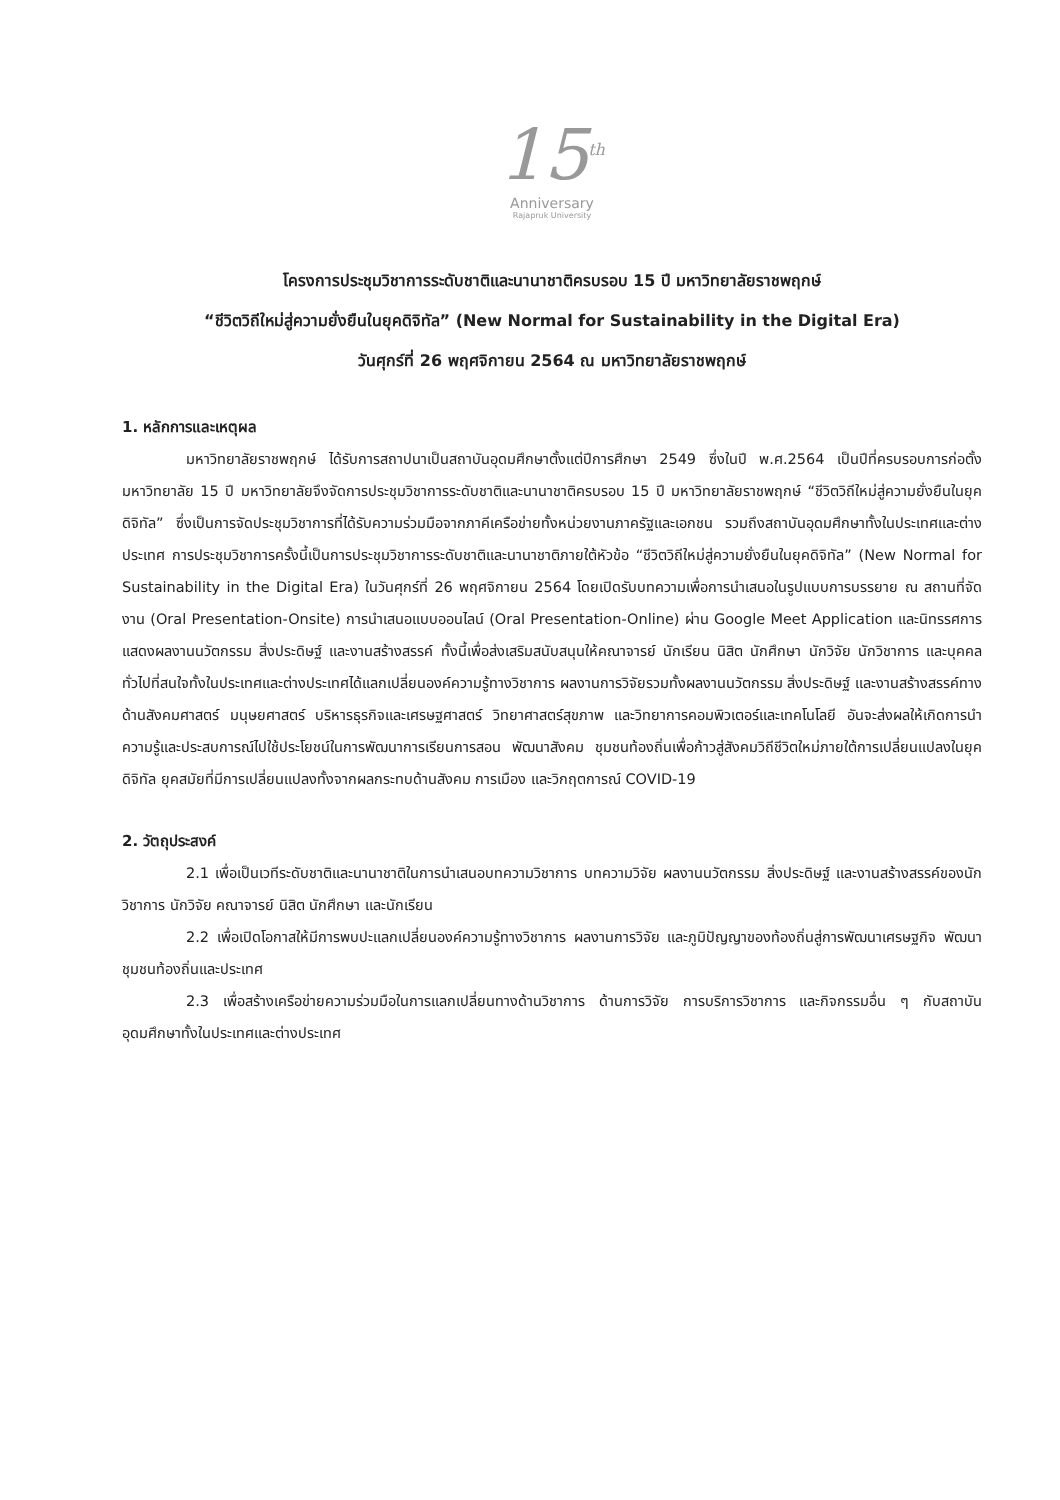15<sup>th</sup>
Anniversary
Rajapruk University
โครงการประชุมวิชาการระดับชาติและนานาชาติครบรอบ 15 ปี มหาวิทยาลัยราชพฤกษ์
“ชีวิตวิถีใหม่สู่ความยั่งยืนในยุคดิจิทัล” (New Normal for Sustainability in the Digital Era)
วันศุกร์ที่ 26 พฤศจิกายน 2564 ณ มหาวิทยาลัยราชพฤกษ์
1. หลักการและเหตุผล
มหาวิทยาลัยราชพฤกษ์ ได้รับการสถาปนาเป็นสถาบันอุดมศึกษาตั้งแต่ปีการศึกษา 2549 ซึ่งในปี พ.ศ.2564 เป็นปีที่ครบรอบการก่อตั้งมหาวิทยาลัย 15 ปี มหาวิทยาลัยจึงจัดการประชุมวิชาการระดับชาติและนานาชาติครบรอบ 15 ปี มหาวิทยาลัยราชพฤกษ์ “ชีวิตวิถีใหม่สู่ความยั่งยืนในยุคดิจิทัล” ซึ่งเป็นการจัดประชุมวิชาการที่ได้รับความร่วมมือจากภาคีเครือข่ายทั้งหน่วยงานภาครัฐและเอกชน รวมถึงสถาบันอุดมศึกษาทั้งในประเทศและต่างประเทศ การประชุมวิชาการครั้งนี้เป็นการประชุมวิชาการระดับชาติและนานาชาติภายใต้หัวข้อ “ชีวิตวิถีใหม่สู่ความยั่งยืนในยุคดิจิทัล” (New Normal for Sustainability in the Digital Era) ในวันศุกร์ที่ 26 พฤศจิกายน 2564 โดยเปิดรับบทความเพื่อการนำเสนอในรูปแบบการบรรยาย ณ สถานที่จัดงาน (Oral Presentation-Onsite) การนำเสนอแบบออนไลน์ (Oral Presentation-Online) ผ่าน Google Meet Application และนิทรรศการแสดงผลงานนวัตกรรม สิ่งประดิษฐ์ และงานสร้างสรรค์ ทั้งนี้เพื่อส่งเสริมสนับสนุนให้คณาจารย์ นักเรียน นิสิต นักศึกษา นักวิจัย นักวิชาการ และบุคคลทั่วไปที่สนใจทั้งในประเทศและต่างประเทศได้แลกเปลี่ยนองค์ความรู้ทางวิชาการ ผลงานการวิจัยรวมทั้งผลงานนวัตกรรม สิ่งประดิษฐ์ และงานสร้างสรรค์ทางด้านสังคมศาสตร์ มนุษยศาสตร์ บริหารธุรกิจและเศรษฐศาสตร์ วิทยาศาสตร์สุขภาพ และวิทยาการคอมพิวเตอร์และเทคโนโลยี อันจะส่งผลให้เกิดการนำความรู้และประสบการณ์ไปใช้ประโยชน์ในการพัฒนาการเรียนการสอน พัฒนาสังคม ชุมชนท้องถิ่นเพื่อก้าวสู่สังคมวิถีชีวิตใหม่ภายใต้การเปลี่ยนแปลงในยุคดิจิทัล ยุคสมัยที่มีการเปลี่ยนแปลงทั้งจากผลกระทบด้านสังคม การเมือง และวิกฤตการณ์ COVID-19
2. วัตถุประสงค์
2.1 เพื่อเป็นเวทีระดับชาติและนานาชาติในการนำเสนอบทความวิชาการ บทความวิจัย ผลงานนวัตกรรม สิ่งประดิษฐ์ และงานสร้างสรรค์ของนักวิชาการ นักวิจัย คณาจารย์ นิสิต นักศึกษา และนักเรียน
2.2 เพื่อเปิดโอกาสให้มีการพบปะแลกเปลี่ยนองค์ความรู้ทางวิชาการ ผลงานการวิจัย และภูมิปัญญาของท้องถิ่นสู่การพัฒนาเศรษฐกิจ พัฒนาชุมชนท้องถิ่นและประเทศ
2.3 เพื่อสร้างเครือข่ายความร่วมมือในการแลกเปลี่ยนทางด้านวิชาการ ด้านการวิจัย การบริการวิชาการ และกิจกรรมอื่น ๆ กับสถาบันอุดมศึกษาทั้งในประเทศและต่างประเทศ